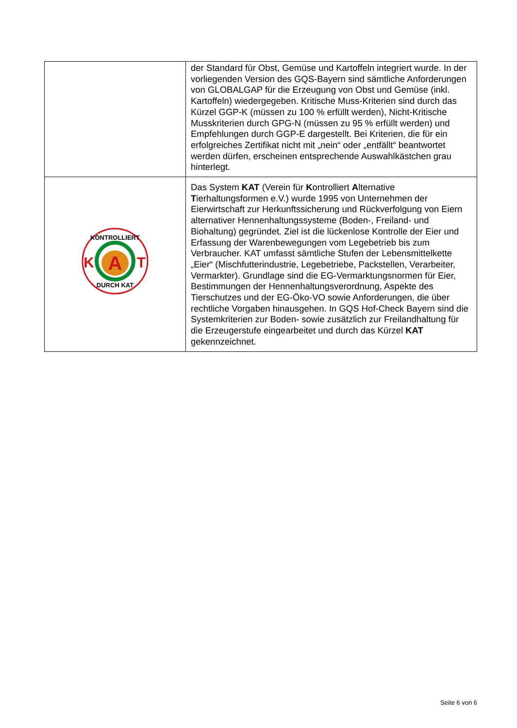| | der Standard für Obst, Gemüse und Kartoffeln integriert wurde. In der vorliegenden Version des GQS-Bayern sind sämtliche Anforderungen von GLOBALGAP für die Erzeugung von Obst und Gemüse (inkl. Kartoffeln) wiedergegeben. Kritische Muss-Kriterien sind durch das Kürzel GGP-K (müssen zu 100 % erfüllt werden), Nicht-Kritische Musskriterien durch GPG-N (müssen zu 95 % erfüllt werden) und Empfehlungen durch GGP-E dargestellt. Bei Kriterien, die für ein erfolgreiches Zertifikat nicht mit „nein“ oder „entfällt“ beantwortet werden dürfen, erscheinen entsprechende Auswahlkästchen grau hinterlegt. |
| A K T KONTROLLIERT DURCH KAT | Das System KAT (Verein für K ontrolliert A lternative T ierhaltungsformen e.V.) wurde 1995 von Unternehmen der Eierwirtschaft zur Herkunftssicherung und Rückverfolgung von Eiern alternativer Hennenhaltungssysteme (Boden-, Freiland- und Biohaltung) gegründet. Ziel ist die lückenlose Kontrolle der Eier und Erfassung der Warenbewegungen vom Legebetrieb bis zum Verbraucher. KAT umfasst sämtliche Stufen der Lebensmittelkette „Eier“ (Mischfutterindustrie, Legebetriebe, Packstellen, Verarbeiter, Vermarkter). Grundlage sind die EG-Vermarktungsnormen für Eier, Bestimmungen der Hennenhaltungsverordnung, Aspekte des Tierschutzes und der EG-Öko-VO sowie Anforderungen, die über rechtliche Vorgaben hinausgehen. In GQS Hof-Check Bayern sind die Systemkriterien zur Boden- sowie zusätzlich zur Freilandhaltung für die Erzeugerstufe eingearbeitet und durch das Kürzel KAT gekennzeichnet. |
Seite 6 von 6